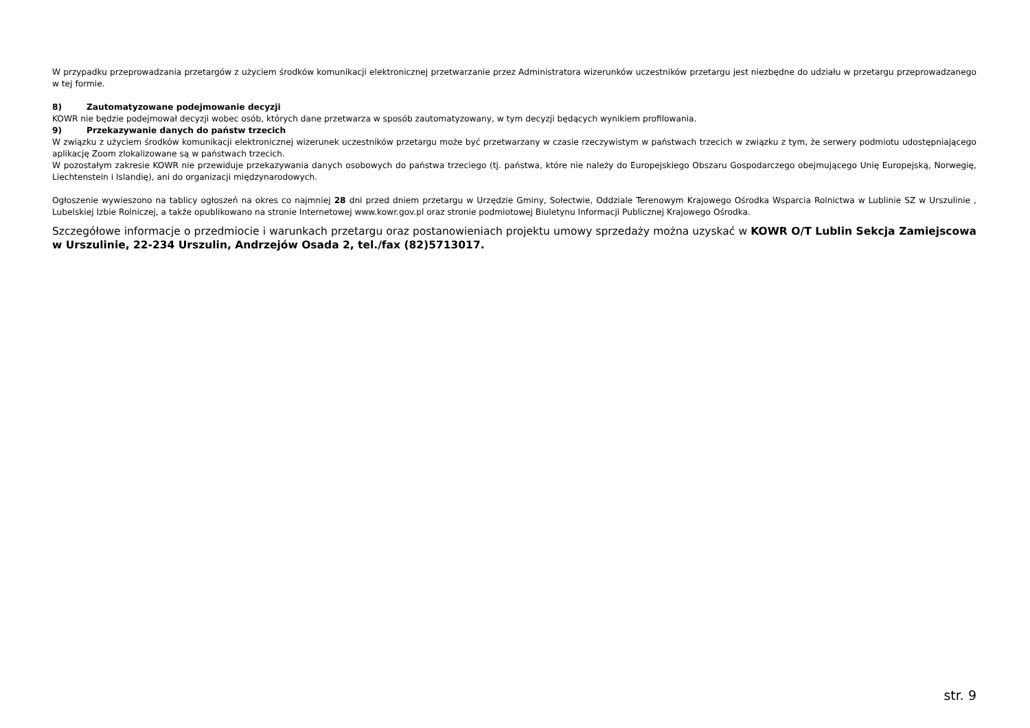W przypadku przeprowadzania przetargów z użyciem środków komunikacji elektronicznej przetwarzanie przez Administratora wizerunków uczestników przetargu jest niezbędne do udziału w przetargu przeprowadzanego w tej formie.
8) Zautomatyzowane podejmowanie decyzji
KOWR nie będzie podejmował decyzji wobec osób, których dane przetwarza w sposób zautomatyzowany, w tym decyzji będących wynikiem profilowania.
9) Przekazywanie danych do państw trzecich
W związku z użyciem środków komunikacji elektronicznej wizerunek uczestników przetargu może być przetwarzany w czasie rzeczywistym w państwach trzecich w związku z tym, że serwery podmiotu udostępniającego aplikację Zoom zlokalizowane są w państwach trzecich.
W pozostałym zakresie KOWR nie przewiduje przekazywania danych osobowych do państwa trzeciego (tj. państwa, które nie należy do Europejskiego Obszaru Gospodarczego obejmującego Unię Europejską, Norwegię, Liechtenstein i Islandię), ani do organizacji międzynarodowych.
Ogłoszenie wywieszono na tablicy ogłoszeń na okres co najmniej 28 dni przed dniem przetargu w Urzędzie Gminy, Sołectwie, Oddziale Terenowym Krajowego Ośrodka Wsparcia Rolnictwa w Lublinie SZ w Urszulinie , Lubelskiej Izbie Rolniczej, a także opublikowano na stronie Internetowej www.kowr.gov.pl oraz stronie podmiotowej Biuletynu Informacji Publicznej Krajowego Ośrodka.
Szczegółowe informacje o przedmiocie i warunkach przetargu oraz postanowieniach projektu umowy sprzedaży można uzyskać w KOWR O/T Lublin Sekcja Zamiejscowa w Urszulinie, 22-234 Urszulin, Andrzejów Osada 2, tel./fax (82)5713017.
str. 9